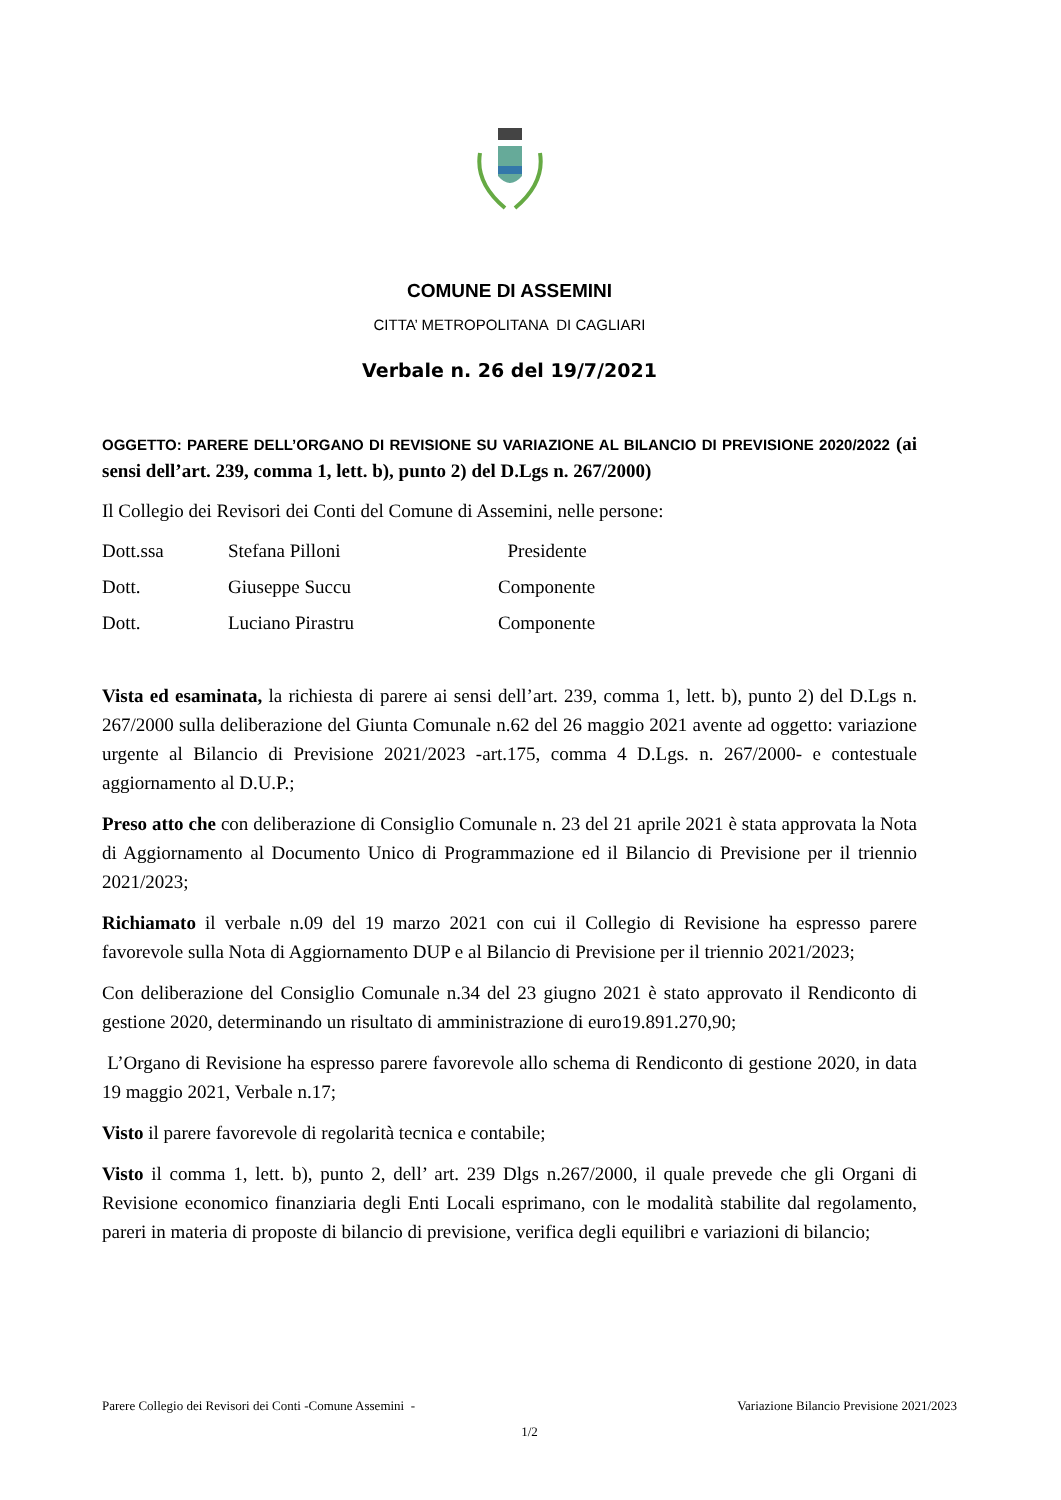COMUNE DI ASSEMINI
CITTA’ METROPOLITANA DI CAGLIARI
Verbale n. 26 del 19/7/2021
OGGETTO: PARERE DELL’ORGANO DI REVISIONE SU VARIAZIONE AL BILANCIO DI PREVISIONE 2020/2022 (ai sensi dell’art. 239, comma 1, lett. b), punto 2) del D.Lgs n. 267/2000)
Il Collegio dei Revisori dei Conti del Comune di Assemini, nelle persone:
| Dott.ssa | Stefana Pilloni | Presidente |
| Dott. | Giuseppe Succu | Componente |
| Dott. | Luciano Pirastru | Componente |
Vista ed esaminata, la richiesta di parere ai sensi dell’art. 239, comma 1, lett. b), punto 2) del D.Lgs n. 267/2000 sulla deliberazione del Giunta Comunale n.62 del 26 maggio 2021 avente ad oggetto: variazione urgente al Bilancio di Previsione 2021/2023 -art.175, comma 4 D.Lgs. n. 267/2000- e contestuale aggiornamento al D.U.P.;
Preso atto che con deliberazione di Consiglio Comunale n. 23 del 21 aprile 2021 è stata approvata la Nota di Aggiornamento al Documento Unico di Programmazione ed il Bilancio di Previsione per il triennio 2021/2023;
Richiamato il verbale n.09 del 19 marzo 2021 con cui il Collegio di Revisione ha espresso parere favorevole sulla Nota di Aggiornamento DUP e al Bilancio di Previsione per il triennio 2021/2023;
Con deliberazione del Consiglio Comunale n.34 del 23 giugno 2021 è stato approvato il Rendiconto di gestione 2020, determinando un risultato di amministrazione di euro19.891.270,90;
L’Organo di Revisione ha espresso parere favorevole allo schema di Rendiconto di gestione 2020, in data 19 maggio 2021, Verbale n.17;
Visto il parere favorevole di regolarità tecnica e contabile;
Visto il comma 1, lett. b), punto 2, dell’ art. 239 Dlgs n.267/2000, il quale prevede che gli Organi di Revisione economico finanziaria degli Enti Locali esprimano, con le modalità stabilite dal regolamento, pareri in materia di proposte di bilancio di previsione, verifica degli equilibri e variazioni di bilancio;
Parere Collegio dei Revisori dei Conti -Comune Assemini - Variazione Bilancio Previsione 2021/2023
1/2